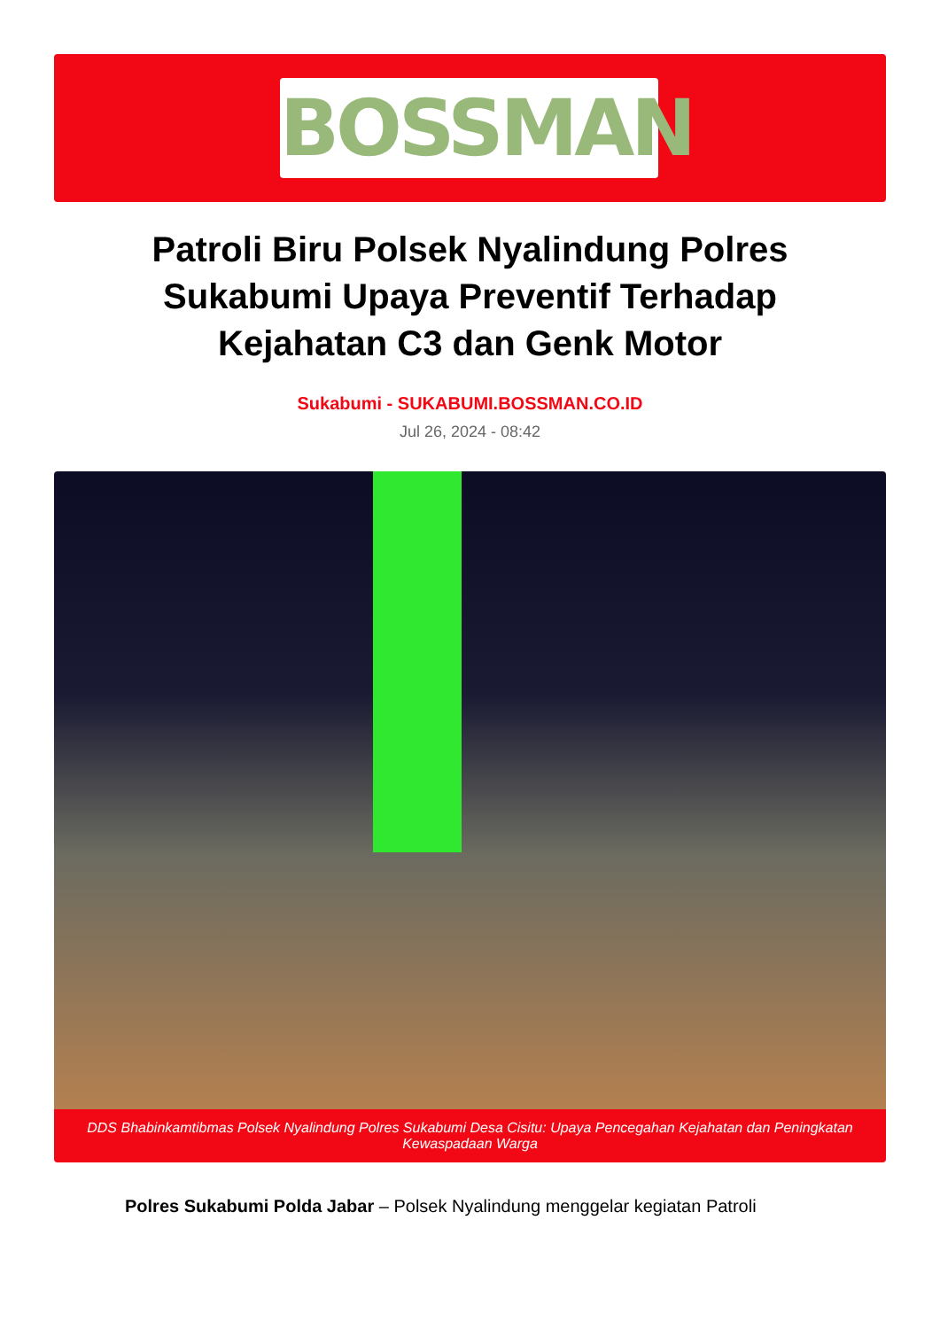BOSSMAN
Patroli Biru Polsek Nyalindung Polres Sukabumi Upaya Preventif Terhadap Kejahatan C3 dan Genk Motor
Sukabumi - SUKABUMI.BOSSMAN.CO.ID
Jul 26, 2024 - 08:42
DDS Bhabinkamtibmas Polsek Nyalindung Polres Sukabumi Desa Cisitu: Upaya Pencegahan Kejahatan dan Peningkatan Kewaspadaan Warga
Polres Sukabumi Polda Jabar – Polsek Nyalindung menggelar kegiatan Patroli